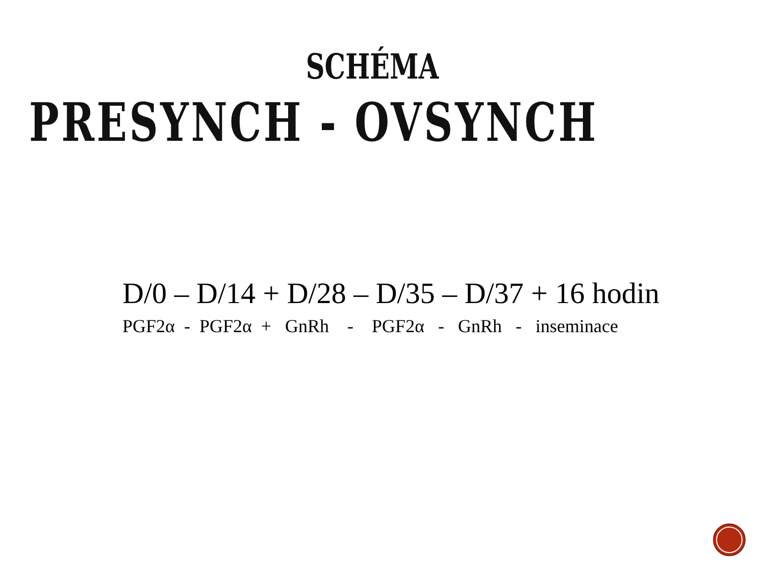SCHÉMA
PRESYNCH - OVSYNCH
D/0 – D/14 + D/28 – D/35 – D/37 + 16 hodin
PGF2α - PGF2α + GnRh - PGF2α - GnRh - inseminace